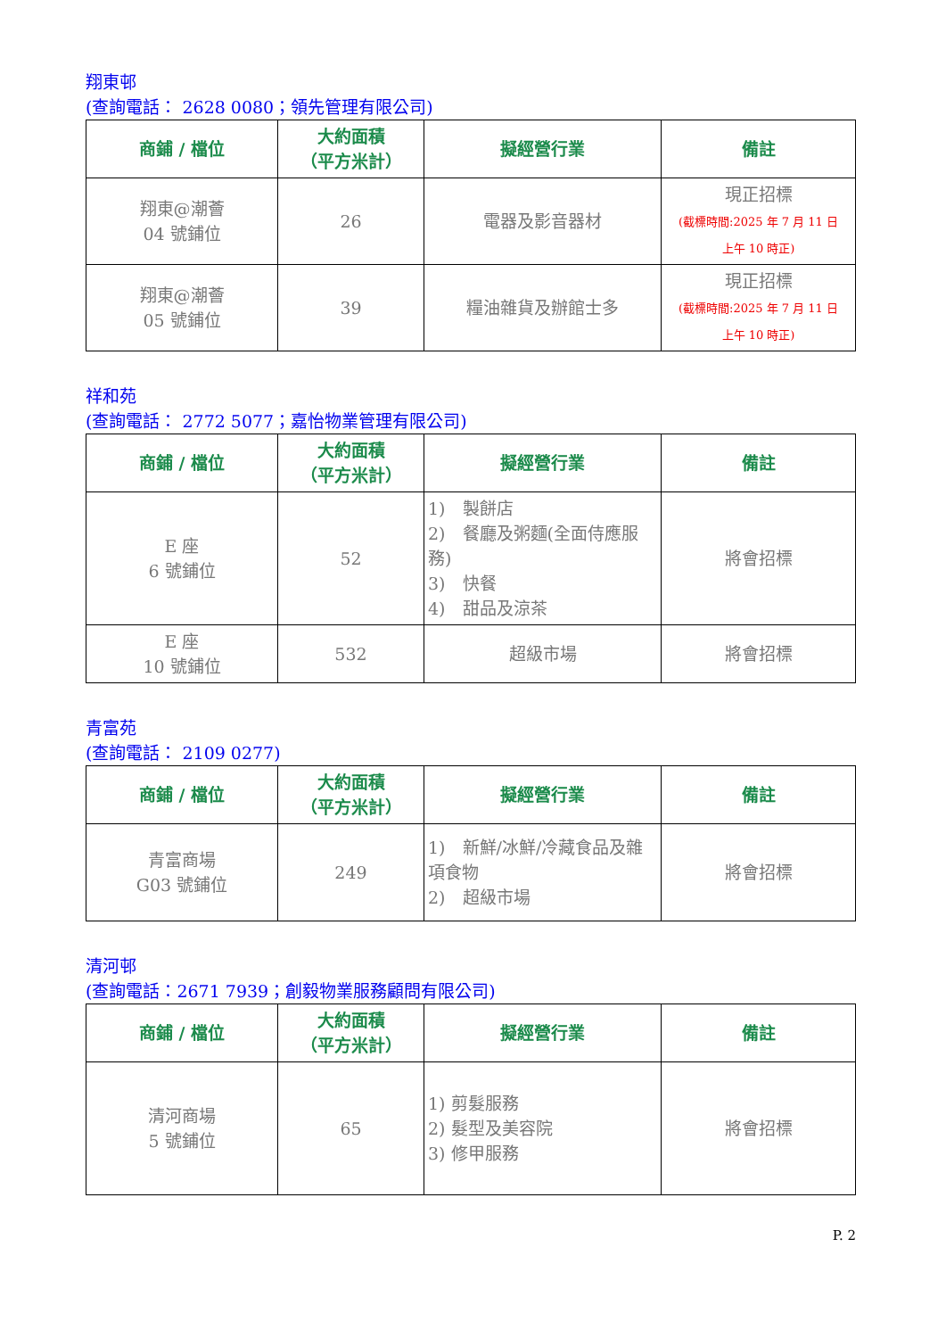翔東邨
(查詢電話： 2628 0080；領先管理有限公司)
| 商鋪 / 檔位 | 大約面積 （平方米計） | 擬經營行業 | 備註 |
| --- | --- | --- | --- |
| 翔東@潮薈 04 號鋪位 | 26 | 電器及影音器材 | 現正招標 (截標時間:2025 年 7 月 11 日 上午 10 時正) |
| 翔東@潮薈 05 號鋪位 | 39 | 糧油雜貨及辦館士多 | 現正招標 (截標時間:2025 年 7 月 11 日 上午 10 時正) |
祥和苑
(查詢電話： 2772 5077；嘉怡物業管理有限公司)
| 商鋪 / 檔位 | 大約面積 （平方米計） | 擬經營行業 | 備註 |
| --- | --- | --- | --- |
| E 座 6 號鋪位 | 52 | 1) 製餅店 2) 餐廳及粥麵(全面侍應服務) 3) 快餐 4) 甜品及涼茶 | 將會招標 |
| E 座 10 號鋪位 | 532 | 超級市場 | 將會招標 |
青富苑
(查詢電話： 2109 0277)
| 商鋪 / 檔位 | 大約面積 （平方米計） | 擬經營行業 | 備註 |
| --- | --- | --- | --- |
| 青富商場 G03 號鋪位 | 249 | 1) 新鮮/冰鮮/冷藏食品及雜項食物 2) 超級市場 | 將會招標 |
清河邨
(查詢電話：2671 7939；創毅物業服務顧問有限公司)
| 商鋪 / 檔位 | 大約面積 （平方米計） | 擬經營行業 | 備註 |
| --- | --- | --- | --- |
| 清河商場 5 號鋪位 | 65 | 1) 剪髮服務 2) 髮型及美容院 3) 修甲服務 | 將會招標 |
P. 2